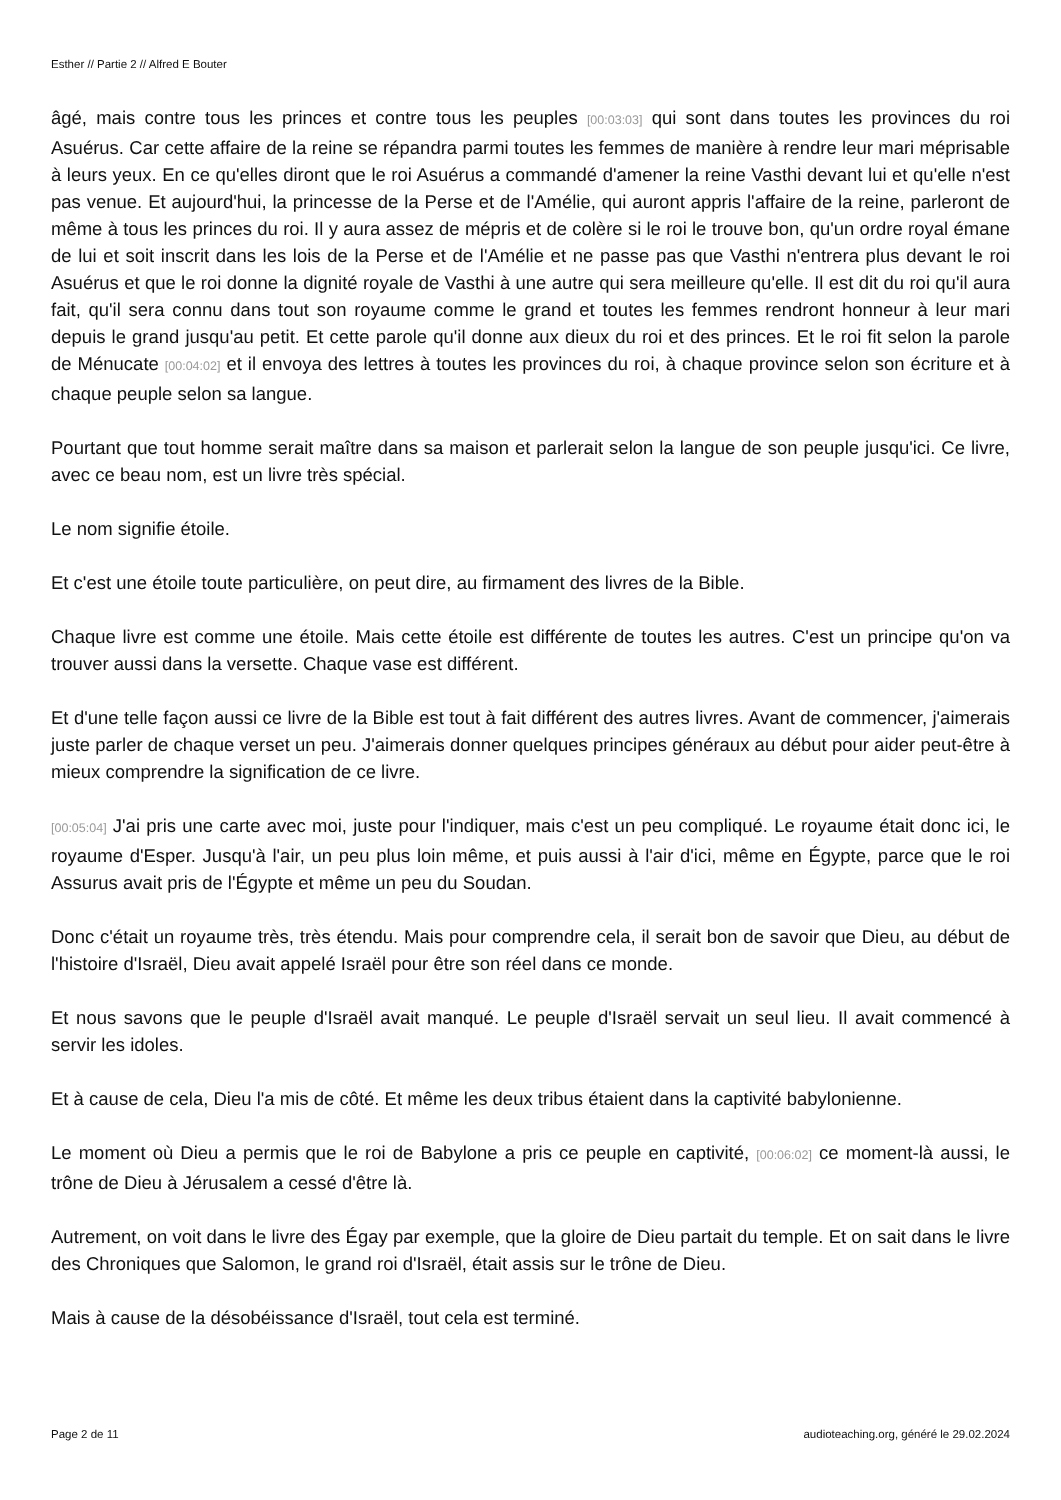Esther // Partie 2 // Alfred E Bouter
âgé, mais contre tous les princes et contre tous les peuples [00:03:03] qui sont dans toutes les provinces du roi Asuérus. Car cette affaire de la reine se répandra parmi toutes les femmes de manière à rendre leur mari méprisable à leurs yeux. En ce qu'elles diront que le roi Asuérus a commandé d'amener la reine Vasthi devant lui et qu'elle n'est pas venue. Et aujourd'hui, la princesse de la Perse et de l'Amélie, qui auront appris l'affaire de la reine, parleront de même à tous les princes du roi. Il y aura assez de mépris et de colère si le roi le trouve bon, qu'un ordre royal émane de lui et soit inscrit dans les lois de la Perse et de l'Amélie et ne passe pas que Vasthi n'entrera plus devant le roi Asuérus et que le roi donne la dignité royale de Vasthi à une autre qui sera meilleure qu'elle. Il est dit du roi qu'il aura fait, qu'il sera connu dans tout son royaume comme le grand et toutes les femmes rendront honneur à leur mari depuis le grand jusqu'au petit. Et cette parole qu'il donne aux dieux du roi et des princes. Et le roi fit selon la parole de Ménucate [00:04:02] et il envoya des lettres à toutes les provinces du roi, à chaque province selon son écriture et à chaque peuple selon sa langue.
Pourtant que tout homme serait maître dans sa maison et parlerait selon la langue de son peuple jusqu'ici. Ce livre, avec ce beau nom, est un livre très spécial.
Le nom signifie étoile.
Et c'est une étoile toute particulière, on peut dire, au firmament des livres de la Bible.
Chaque livre est comme une étoile. Mais cette étoile est différente de toutes les autres. C'est un principe qu'on va trouver aussi dans la versette. Chaque vase est différent.
Et d'une telle façon aussi ce livre de la Bible est tout à fait différent des autres livres. Avant de commencer, j'aimerais juste parler de chaque verset un peu. J'aimerais donner quelques principes généraux au début pour aider peut-être à mieux comprendre la signification de ce livre.
[00:05:04] J'ai pris une carte avec moi, juste pour l'indiquer, mais c'est un peu compliqué. Le royaume était donc ici, le royaume d'Esper. Jusqu'à l'air, un peu plus loin même, et puis aussi à l'air d'ici, même en Égypte, parce que le roi Assurus avait pris de l'Égypte et même un peu du Soudan.
Donc c'était un royaume très, très étendu. Mais pour comprendre cela, il serait bon de savoir que Dieu, au début de l'histoire d'Israël, Dieu avait appelé Israël pour être son réel dans ce monde.
Et nous savons que le peuple d'Israël avait manqué. Le peuple d'Israël servait un seul lieu. Il avait commencé à servir les idoles.
Et à cause de cela, Dieu l'a mis de côté. Et même les deux tribus étaient dans la captivité babylonienne.
Le moment où Dieu a permis que le roi de Babylone a pris ce peuple en captivité, [00:06:02] ce moment-là aussi, le trône de Dieu à Jérusalem a cessé d'être là.
Autrement, on voit dans le livre des Égay par exemple, que la gloire de Dieu partait du temple. Et on sait dans le livre des Chroniques que Salomon, le grand roi d'Israël, était assis sur le trône de Dieu.
Mais à cause de la désobéissance d'Israël, tout cela est terminé.
Page 2 de 11 audioteaching.org, généré le 29.02.2024